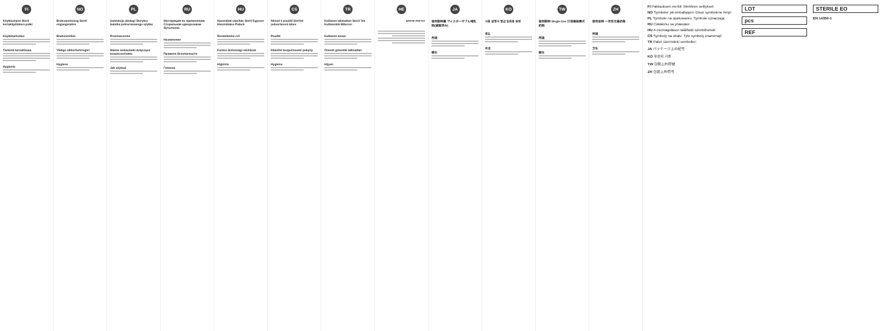FI
Käyttöohjeet Steril kertakäyttöinen putki
Käyttötarkoitus
Tärkeitä turvallisuus
Hygienia
NO
Bruksanvisning Steril engangsrøhre
Bruksområde
Viktige sikkerhetsregler
Hygiene
PL
Instrukcja obsługi Sterylna butelka jednorazowego użytku
Przeznaczenie
Ważne wskazówki dotyczące bezpieczeństwa
Jak używać
RU
Инструкция по применению Стерильная одноразовая бутылочка
Назначение
Правила безопасности
Гигиена
HU
Használati utasítás Steril Egyszer Használatos Palack
Rendeltetési cél
Fontos biztonsági előírások
Higiénia
CS
Návod k použití Sterilní jednorázová lahev
Použití
Důležité bezpečnostní pokyny
Hygiena
TR
Kullanım talimatları Steril Tek Kullanımlık Biberon
Kullanım amacı
Önemli güvenlik talimatları
Hijyen
HE
הוראות שימוש
JA
使用説明書 ディスポーザブル哺乳瓶(滅菌済み)
用途
衛生
KO
사용 설명서 멸균 일회용 젖병
용도
위생
TW
使用說明 Single-Use 已消毒拋棄式奶瓶
用途
衛生
ZH
使用说明 一次性无菌奶瓶
用途
卫生
FI Pakkauksen merkit: Merkkien selitykset:
NO Symboler på emballasjen: Disse symbolene betyr:
PL Symbole na opakowaniu: Symbole oznaczają:
RU Символы на упаковке:
HU A csomagoláson található szimbólumok:
CS Symboly na obalu: Tyto symboly znamenají:
TR Paket üzerindeki semboller:
JA パッケージ上の記号
KO 포장의 기호
TW 包裝上的符號
ZH 包装上的符号
LOT
pcs
REF
STERILE EO
EN 14350-1